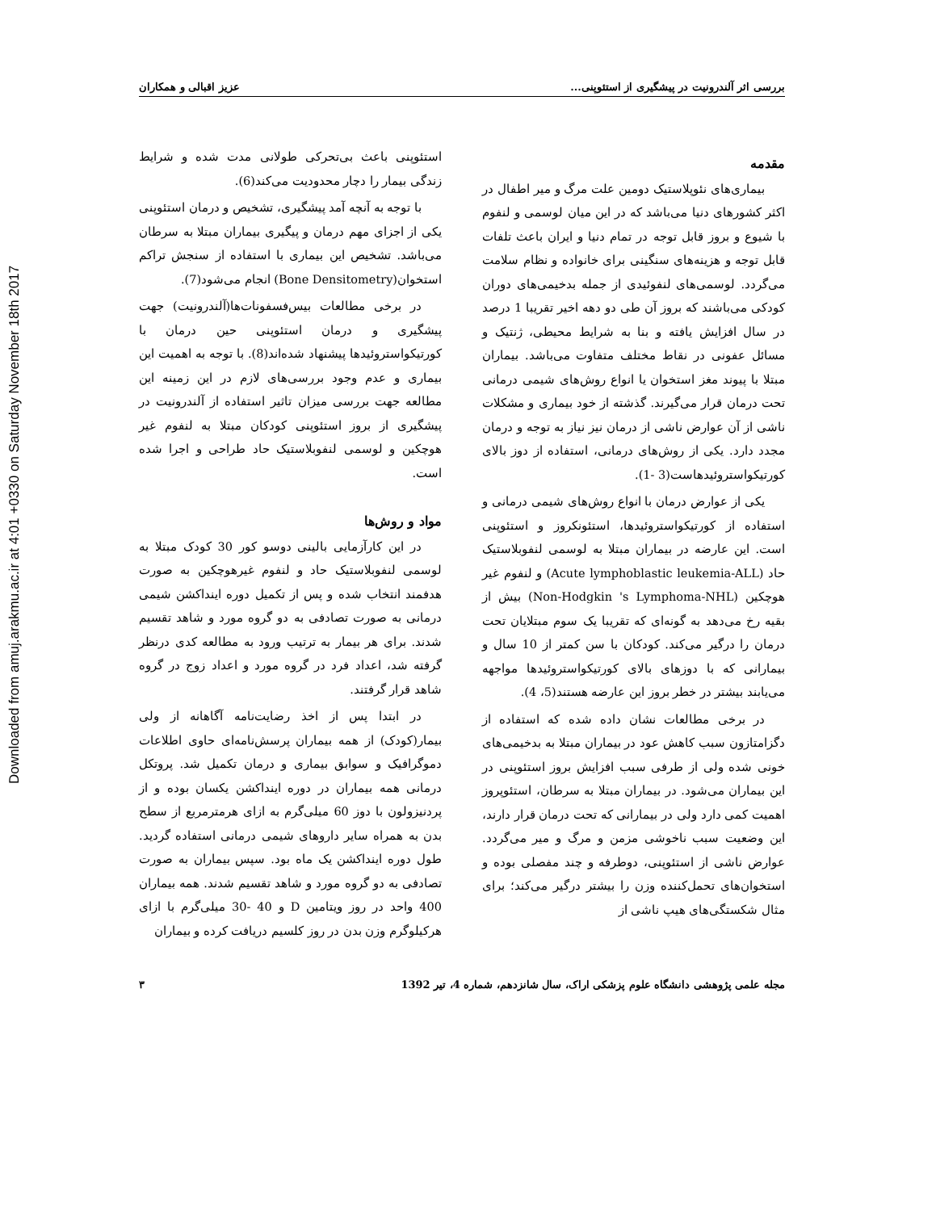Downloaded from amuj.arakmu.ac.ir at 4:01 +0330 on Saturday November 18th 2017
بررسی اثر آلندرونیت در پیشگیری از استئوپنی... عزیز اقبالی و همکاران
مقدمه
بیماری‌های نئوپلاستیک دومین علت مرگ و میر اطفال در اکثر کشورهای دنیا می‌باشد که در این میان لوسمی و لنفوم با شیوع و بروز قابل توجه در تمام دنیا و ایران باعث تلفات قابل توجه و هزینه‌های سنگینی برای خانواده و نظام سلامت می‌گردد. لوسمی‌های لنفوئیدی از جمله بدخیمی‌های دوران کودکی می‌باشند که بروز آن طی دو دهه اخیر تقریبا 1 درصد در سال افزایش یافته و بنا به شرایط محیطی، ژنتیک و مسائل عفونی در نقاط مختلف متفاوت می‌باشد. بیماران مبتلا با پیوند مغز استخوان یا انواع روش‌های شیمی درمانی تحت درمان قرار می‌گیرند. گذشته از خود بیماری و مشکلات ناشی از آن عوارض ناشی از درمان نیز نیاز به توجه و درمان مجدد دارد. یکی از روش‌های درمانی، استفاده از دوز بالای کورتیکواستروئیدهاست(3 -1).
یکی از عوارض درمان با انواع روش‌های شیمی درمانی و استفاده از کورتیکواستروئیدها، استئونکروز و استئوپنی است. این عارضه در بیماران مبتلا به لوسمی لنفوبلاستیک حاد (Acute lymphoblastic leukemia-ALL) و لنفوم غیر هوچکین (Non-Hodgkin 's Lymphoma-NHL) بیش از بقیه رخ می‌دهد به گونه‌ای که تقریبا یک سوم مبتلایان تحت درمان را درگیر می‌کند. کودکان با سن کمتر از 10 سال و بیمارانی که با دوزهای بالای کورتیکواستروئیدها مواجهه می‌یابند بیشتر در خطر بروز این عارضه هستند(5، 4).
در برخی مطالعات نشان داده شده که استفاده از دگزامتازون سبب کاهش عود در بیماران مبتلا به بدخیمی‌های خونی شده ولی از طرفی سبب افزایش بروز استئوپنی در این بیماران می‌شود. در بیماران مبتلا به سرطان، استئوپروز اهمیت کمی دارد ولی در بیمارانی که تحت درمان قرار دارند، این وضعیت سبب ناخوشی مزمن و مرگ و میر می‌گردد. عوارض ناشی از استئوپنی، دوطرفه و چند مفصلی بوده و استخوان‌های تحمل‌کننده وزن را بیشتر درگیر می‌کند؛ برای مثال شکستگی‌های هیپ ناشی از
استئوپنی باعث بی‌تحرکی طولانی مدت شده و شرایط زندگی بیمار را دچار محدودیت می‌کند(6).
با توجه به آنچه آمد پیشگیری، تشخیص و درمان استئوپنی یکی از اجزای مهم درمان و پیگیری بیماران مبتلا به سرطان می‌باشد. تشخیص این بیماری با استفاده از سنجش تراکم استخوان(Bone Densitometry) انجام می‌شود(7).
در برخی مطالعات بیس‌فسفونات‌ها(آلندرونیت) جهت پیشگیری و درمان استئوپنی حین درمان با کورتیکواستروئیدها پیشنهاد شده‌اند(8). با توجه به اهمیت این بیماری و عدم وجود بررسی‌های لازم در این زمینه این مطالعه جهت بررسی میزان تاثیر استفاده از آلندرونیت در پیشگیری از بروز استئوپنی کودکان مبتلا به لنفوم غیر هوچکین و لوسمی لنفوبلاستیک حاد طراحی و اجرا شده است.
مواد و روش‌ها
در این کارآزمایی بالینی دوسو کور 30 کودک مبتلا به لوسمی لنفوبلاستیک حاد و لنفوم غیرهوچکین به صورت هدفمند انتخاب شده و پس از تکمیل دوره ایندا‌کشن شیمی درمانی به صورت تصادفی به دو گروه مورد و شاهد تقسیم شدند. برای هر بیمار به ترتیب ورود به مطالعه کدی درنظر گرفته شد، اعداد فرد در گروه مورد و اعداد زوج در گروه شاهد قرار گرفتند.
در ابتدا پس از اخذ رضایت‌نامه آگاهانه از ولی بیمار(کودک) از همه بیماران پرسش‌نامه‌ای حاوی اطلاعات دموگرافیک و سوابق بیماری و درمان تکمیل شد. پروتکل درمانی همه بیماران در دوره ایندا‌کشن یکسان بوده و از پردنیزولون با دوز 60 میلی‌گرم به ازای هرمترمربع از سطح بدن به همراه سایر داروهای شیمی درمانی استفاده گردید. طول دوره ایندا‌کشن یک ماه بود. سپس بیماران به صورت تصادفی به دو گروه مورد و شاهد تقسیم شدند. همه بیماران 400 واحد در روز ویتامین D و 40 -30 میلی‌گرم با ازای هرکیلوگرم وزن بدن در روز کلسیم دریافت کرده و بیماران
مجله علمی پژوهشی دانشگاه علوم پزشکی اراک، سال شانزدهم، شماره 4، تیر 1392 ۳